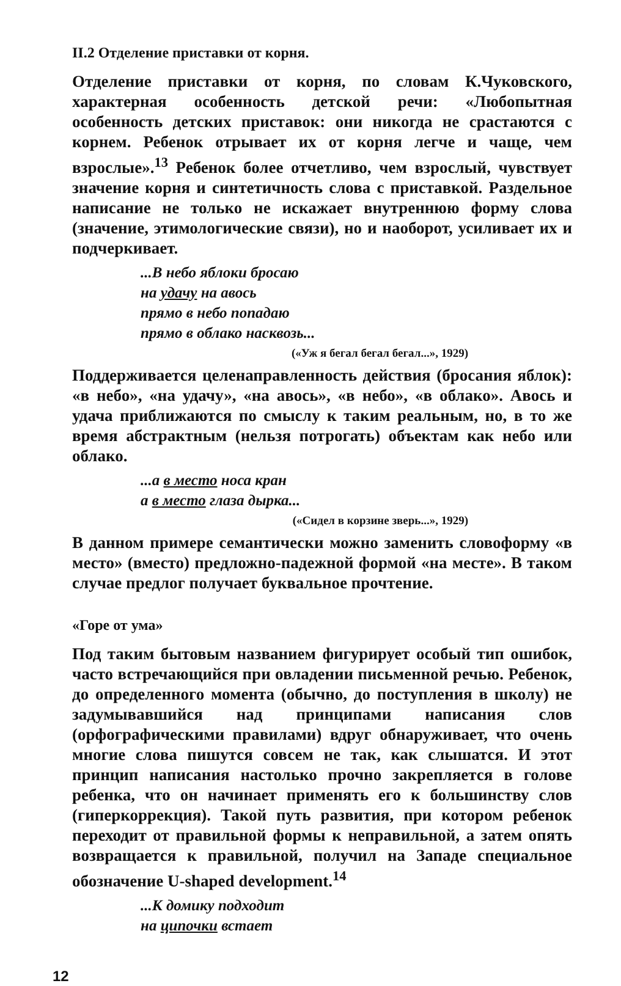II.2 Отделение приставки от корня.
Отделение приставки от корня, по словам К.Чуковского, характерная особенность детской речи: «Любопытная особенность детских приставок: они никогда не срастаются с корнем. Ребенок отрывает их от корня легче и чаще, чем взрослые».<sup>13</sup> Ребенок более отчетливо, чем взрослый, чувствует значение корня и синтетичность слова с приставкой. Раздельное написание не только не искажает внутреннюю форму слова (значение, этимологические связи), но и наоборот, усиливает их и подчеркивает.
...В небо яблоки бросаю
на удачу на авось
прямо в небо попадаю
прямо в облако насквозь...
(«Уж я бегал бегал бегал...», 1929)
Поддерживается целенаправленность действия (бросания яблок): «в небо», «на удачу», «на авось», «в небо», «в облако». Авось и удача приближаются по смыслу к таким реальным, но, в то же время абстрактным (нельзя потрогать) объектам как небо или облако.
...а в место носа кран
а в место глаза дырка...
(«Сидел в корзине зверь...», 1929)
В данном примере семантически можно заменить словоформу «в место» (вместо) предложно-падежной формой «на месте». В таком случае предлог получает буквальное прочтение.
«Горе от ума»
Под таким бытовым названием фигурирует особый тип ошибок, часто встречающийся при овладении письменной речью. Ребенок, до определенного момента (обычно, до поступления в школу) не задумывавшийся над принципами написания слов (орфографическими правилами) вдруг обнаруживает, что очень многие слова пишутся совсем не так, как слышатся. И этот принцип написания настолько прочно закрепляется в голове ребенка, что он начинает применять его к большинству слов (гиперкоррекция). Такой путь развития, при котором ребенок переходит от правильной формы к неправильной, а затем опять возвращается к правильной, получил на Западе специальное обозначение U-shaped development.<sup>14</sup>
...К домику подходит
на ципочки встает
12